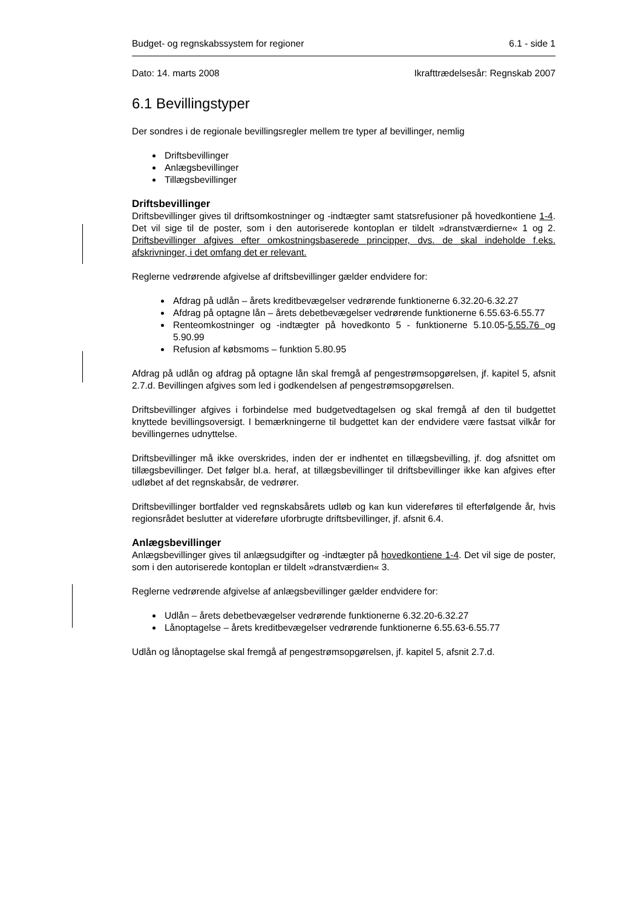Budget- og regnskabssystem for regioner 6.1 - side 1
Dato: 14. marts 2008 Ikrafttrædelsesår: Regnskab 2007
6.1 Bevillingstyper
Der sondres i de regionale bevillingsregler mellem tre typer af bevillinger, nemlig
Driftsbevillinger
Anlægsbevillinger
Tillægsbevillinger
Driftsbevillinger
Driftsbevillinger gives til driftsomkostninger og -indtægter samt statsrefusioner på hovedkontiene 1-4. Det vil sige til de poster, som i den autoriserede kontoplan er tildelt »dranstværdierne« 1 og 2. Driftsbevillinger afgives efter omkostningsbaserede principper, dvs. de skal indeholde f.eks. afskrivninger, i det omfang det er relevant.
Reglerne vedrørende afgivelse af driftsbevillinger gælder endvidere for:
Afdrag på udlån – årets kreditbevægelser vedrørende funktionerne 6.32.20-6.32.27
Afdrag på optagne lån – årets debetbevægelser vedrørende funktionerne 6.55.63-6.55.77
Renteomkostninger og -indtægter på hovedkonto 5 - funktionerne 5.10.05-5.55.76 og 5.90.99
Refusion af købsmoms – funktion 5.80.95
Afdrag på udlån og afdrag på optagne lån skal fremgå af pengestrømsopgørelsen, jf. kapitel 5, afsnit 2.7.d. Bevillingen afgives som led i godkendelsen af pengestrømsopgørelsen.
Driftsbevillinger afgives i forbindelse med budgetvedtagelsen og skal fremgå af den til budgettet knyttede bevillingsoversigt. I bemærkningerne til budgettet kan der endvidere være fastsat vilkår for bevillingernes udnyttelse.
Driftsbevillinger må ikke overskrides, inden der er indhentet en tillægsbevilling, jf. dog afsnittet om tillægsbevillinger. Det følger bl.a. heraf, at tillægsbevillinger til driftsbevillinger ikke kan afgives efter udløbet af det regnskabsår, de vedrører.
Driftsbevillinger bortfalder ved regnskabsårets udløb og kan kun videreføres til efterfølgende år, hvis regionsrådet beslutter at videreføre uforbrugte driftsbevillinger, jf. afsnit 6.4.
Anlægsbevillinger
Anlægsbevillinger gives til anlægsudgifter og -indtægter på hovedkontiene 1-4. Det vil sige de poster, som i den autoriserede kontoplan er tildelt »dranstværdien« 3.
Reglerne vedrørende afgivelse af anlægsbevillinger gælder endvidere for:
Udlån – årets debetbevægelser vedrørende funktionerne 6.32.20-6.32.27
Lånoptagelse – årets kreditbevægelser vedrørende funktionerne 6.55.63-6.55.77
Udlån og lånoptagelse skal fremgå af pengestrømsopgørelsen, jf. kapitel 5, afsnit 2.7.d.